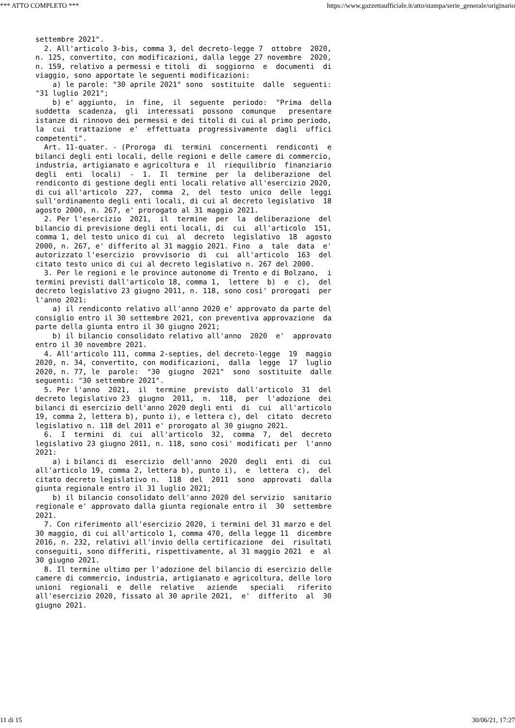*** ATTO COMPLETO *** https://www.gazzettaufficiale.it/atto/stampa/serie_generale/originario
settembre 2021".
  2. All'articolo 3-bis, comma 3, del decreto-legge 7  ottobre  2020,
n. 125, convertito, con modificazioni, dalla legge 27 novembre  2020,
n. 159, relativo a permessi e titoli  di  soggiorno  e  documenti  di
viaggio, sono apportate le seguenti modificazioni:
    a) le parole: "30 aprile 2021" sono  sostituite  dalle  seguenti:
"31 luglio 2021";
    b) e' aggiunto,  in  fine,  il  seguente  periodo:  "Prima  della
suddetta  scadenza,  gli  interessati  possono  comunque   presentare
istanze di rinnovo dei permessi e dei titoli di cui al primo periodo,
la  cui  trattazione  e'  effettuata  progressivamente  dagli  uffici
competenti".
  Art. 11-quater. - (Proroga  di  termini  concernenti  rendiconti  e
bilanci degli enti locali, delle regioni e delle camere di commercio,
industria, artigianato e agricoltura e  il  riequilibrio  finanziario
degli  enti  locali)  -  1.  Il  termine  per  la  deliberazione  del
rendiconto di gestione degli enti locali relativo all'esercizio 2020,
di cui all'articolo  227,  comma  2,  del  testo  unico  delle  leggi
sull'ordinamento degli enti locali, di cui al decreto legislativo  18
agosto 2000, n. 267, e' prorogato al 31 maggio 2021.
  2. Per l'esercizio  2021,  il  termine  per  la  deliberazione  del
bilancio di previsione degli enti locali, di  cui  all'articolo  151,
comma 1, del testo unico di cui  al  decreto  legislativo  18  agosto
2000, n. 267, e' differito al 31 maggio 2021. Fino  a  tale  data  e'
autorizzato l'esercizio  provvisorio  di  cui  all'articolo  163  del
citato testo unico di cui al decreto legislativo n. 267 del 2000.
  3. Per le regioni e le province autonome di Trento e di Bolzano,  i
termini previsti dall'articolo 18, comma 1,  lettere  b)  e  c),  del
decreto legislativo 23 giugno 2011, n. 118, sono cosi' prorogati  per
l'anno 2021:
    a) il rendiconto relativo all'anno 2020 e' approvato da parte del
consiglio entro il 30 settembre 2021, con preventiva approvazione  da
parte della giunta entro il 30 giugno 2021;
    b) il bilancio consolidato relativo all'anno  2020  e'  approvato
entro il 30 novembre 2021.
  4. All'articolo 111, comma 2-septies, del decreto-legge  19  maggio
2020, n. 34, convertito, con modificazioni,  dalla  legge  17  luglio
2020, n. 77, le  parole:  "30  giugno  2021"  sono  sostituite  dalle
seguenti: "30 settembre 2021".
  5. Per l'anno  2021,  il  termine  previsto  dall'articolo  31  del
decreto legislativo 23  giugno  2011,  n.  118,  per  l'adozione  dei
bilanci di esercizio dell'anno 2020 degli enti  di  cui  all'articolo
19, comma 2, lettera b), punto i), e lettera c), del  citato  decreto
legislativo n. 118 del 2011 e' prorogato al 30 giugno 2021.
  6.  I  termini  di  cui  all'articolo  32,  comma  7,  del  decreto
legislativo 23 giugno 2011, n. 118, sono cosi' modificati per  l'anno
2021:
    a) i bilanci di  esercizio  dell'anno  2020  degli  enti  di  cui
all'articolo 19, comma 2, lettera b), punto i),  e  lettera  c),  del
citato decreto legislativo n.  118  del  2011  sono  approvati  dalla
giunta regionale entro il 31 luglio 2021;
    b) il bilancio consolidato dell'anno 2020 del servizio  sanitario
regionale e' approvato dalla giunta regionale entro il  30  settembre
2021.
  7. Con riferimento all'esercizio 2020, i termini del 31 marzo e del
30 maggio, di cui all'articolo 1, comma 470, della legge 11  dicembre
2016, n. 232, relativi all'invio della certificazione  dei  risultati
conseguiti, sono differiti, rispettivamente, al 31 maggio 2021  e  al
30 giugno 2021.
  8. Il termine ultimo per l'adozione del bilancio di esercizio delle
camere di commercio, industria, artigianato e agricoltura, delle loro
unioni  regionali  e  delle  relative   aziende   speciali   riferito
all'esercizio 2020, fissato al 30 aprile 2021,  e'  differito  al  30
giugno 2021.
11 di 15 30/06/21, 17:27